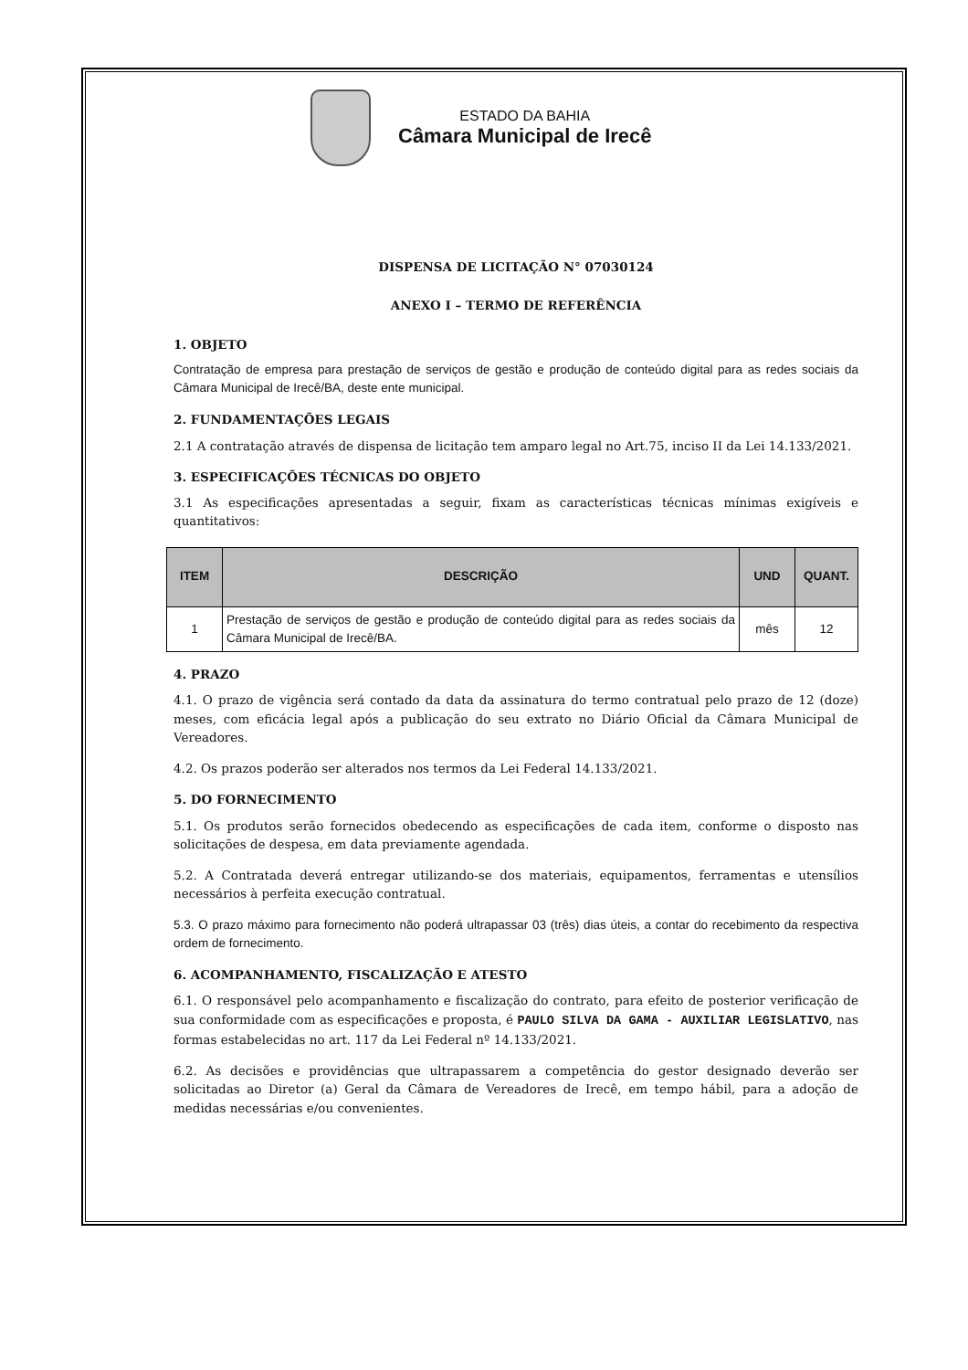ESTADO DA BAHIA
Câmara Municipal de Irecê
DISPENSA DE LICITAÇÃO N° 07030124
ANEXO I – TERMO DE REFERÊNCIA
1. OBJETO
Contratação de empresa para prestação de serviços de gestão e produção de conteúdo digital para as redes sociais da Câmara Municipal de Irecê/BA, deste ente municipal.
2. FUNDAMENTAÇÕES LEGAIS
2.1 A contratação através de dispensa de licitação tem amparo legal no Art.75, inciso II da Lei 14.133/2021.
3. ESPECIFICAÇÕES TÉCNICAS DO OBJETO
3.1 As especificações apresentadas a seguir, fixam as características técnicas mínimas exigíveis e quantitativos:
| ITEM | DESCRIÇÃO | UND | QUANT. |
| --- | --- | --- | --- |
| 1 | Prestação de serviços de gestão e produção de conteúdo digital para as redes sociais da Câmara Municipal de Irecê/BA. | mês | 12 |
4. PRAZO
4.1. O prazo de vigência será contado da data da assinatura do termo contratual pelo prazo de 12 (doze) meses, com eficácia legal após a publicação do seu extrato no Diário Oficial da Câmara Municipal de Vereadores.
4.2. Os prazos poderão ser alterados nos termos da Lei Federal 14.133/2021.
5. DO FORNECIMENTO
5.1. Os produtos serão fornecidos obedecendo as especificações de cada item, conforme o disposto nas solicitações de despesa, em data previamente agendada.
5.2. A Contratada deverá entregar utilizando-se dos materiais, equipamentos, ferramentas e utensílios necessários à perfeita execução contratual.
5.3. O prazo máximo para fornecimento não poderá ultrapassar 03 (três) dias úteis, a contar do recebimento da respectiva ordem de fornecimento.
6. ACOMPANHAMENTO, FISCALIZAÇÃO E ATESTO
6.1. O responsável pelo acompanhamento e fiscalização do contrato, para efeito de posterior verificação de sua conformidade com as especificações e proposta, é PAULO SILVA DA GAMA - AUXILIAR LEGISLATIVO, nas formas estabelecidas no art. 117 da Lei Federal nº 14.133/2021.
6.2. As decisões e providências que ultrapassarem a competência do gestor designado deverão ser solicitadas ao Diretor (a) Geral da Câmara de Vereadores de Irecê, em tempo hábil, para a adoção de medidas necessárias e/ou convenientes.